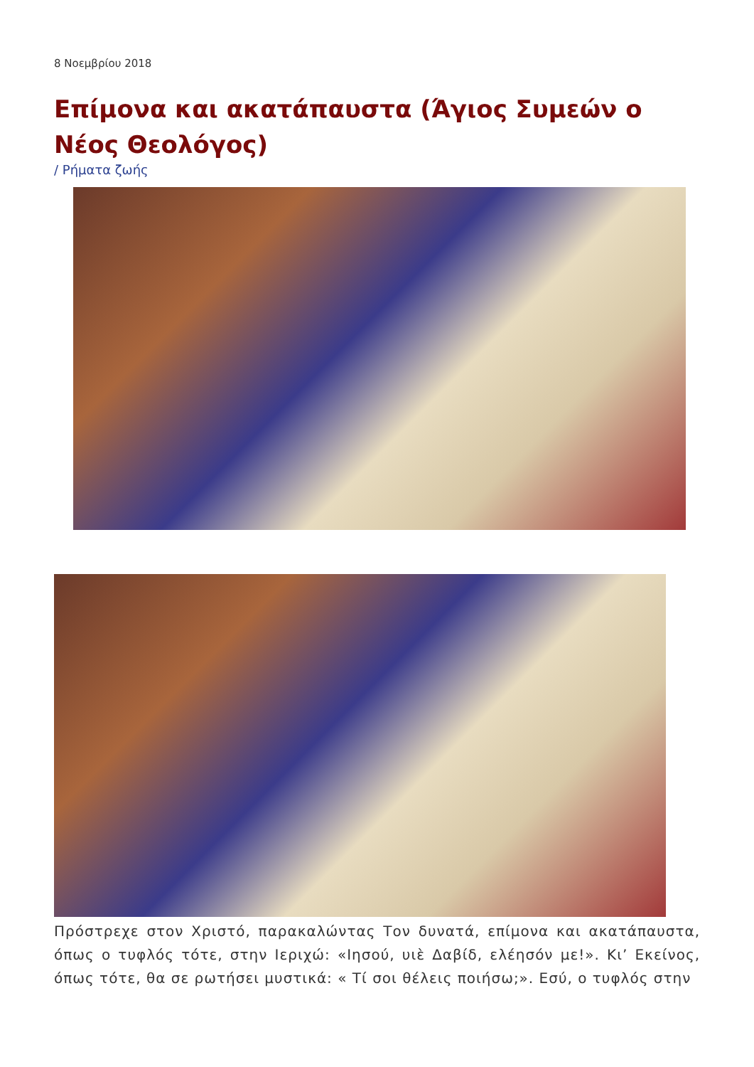8 Νοεμβρίου 2018
Επίμονα και ακατάπαυστα (Άγιος Συμεών ο Νέος Θεολόγος)
/ Ρήματα ζωής
Πρόστρεχε στον Χριστό, παρακαλώντας Τον δυνατά, επίμονα και ακατάπαυστα, όπως ο τυφλός τότε, στην Ιεριχώ: «Ιησού, υιὲ Δαβίδ, ελέησόν με!». Κι’ Εκείνος, όπως τότε, θα σε ρωτήσει μυστικά: « Τί σοι θέλεις ποιήσω;». Εσύ, ο τυφλός στην